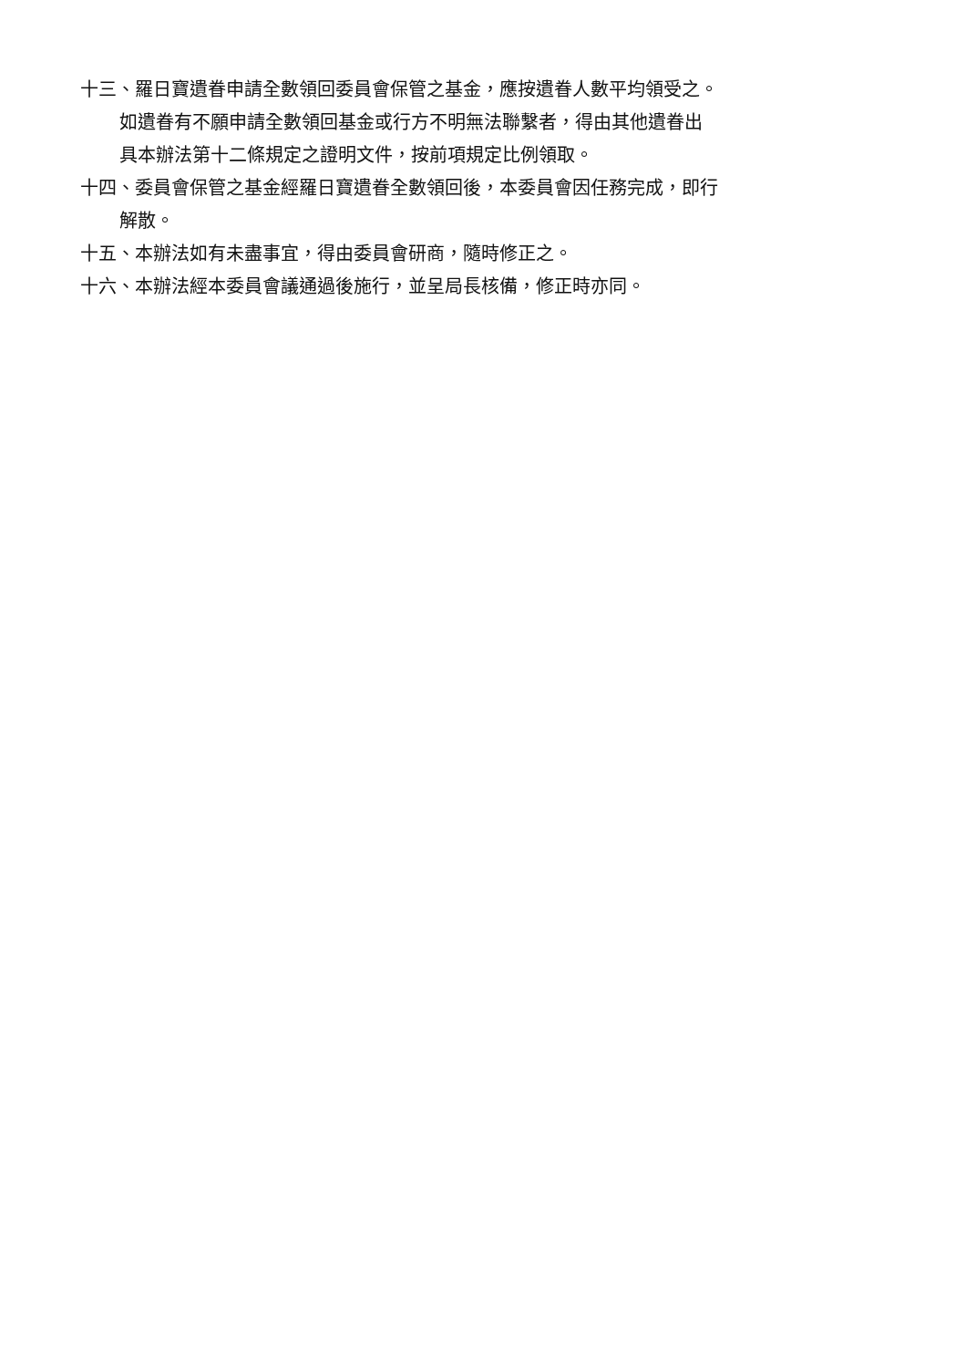十三、羅日寶遺眷申請全數領回委員會保管之基金，應按遺眷人數平均領受之。
如遺眷有不願申請全數領回基金或行方不明無法聯繫者，得由其他遺眷出具本辦法第十二條規定之證明文件，按前項規定比例領取。
十四、委員會保管之基金經羅日寶遺眷全數領回後，本委員會因任務完成，即行解散。
十五、本辦法如有未盡事宜，得由委員會研商，隨時修正之。
十六、本辦法經本委員會議通過後施行，並呈局長核備，修正時亦同。